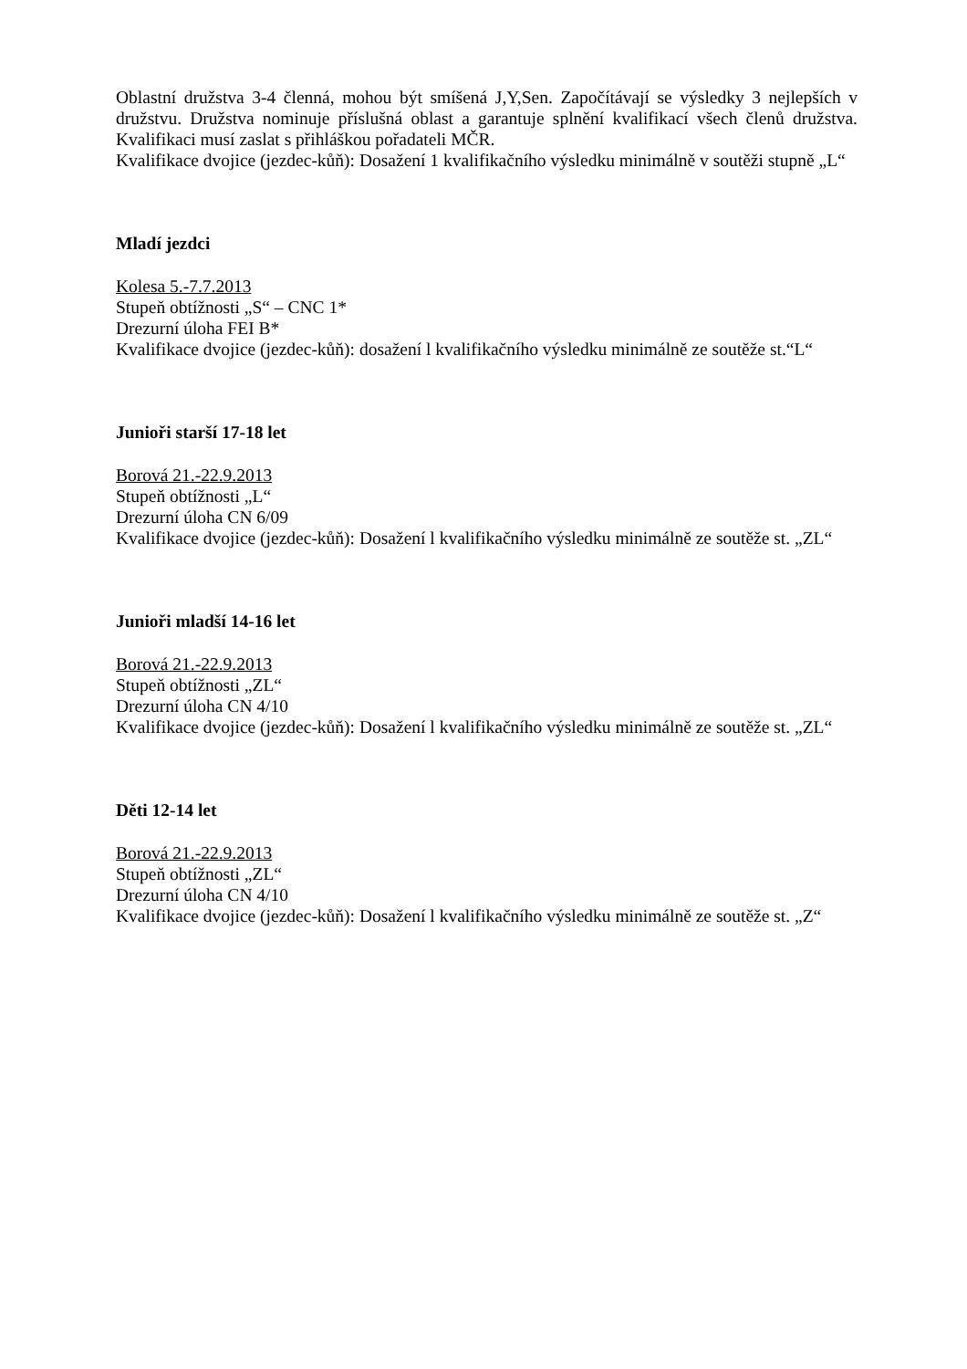Oblastní družstva 3-4 členná, mohou být smíšená J,Y,Sen. Započítávají se výsledky 3 nejlepších v družstvu. Družstva nominuje příslušná oblast a garantuje splnění kvalifikací všech členů družstva. Kvalifikaci musí zaslat s přihláškou pořadateli MČR.
Kvalifikace dvojice (jezdec-kůň): Dosažení 1 kvalifikačního výsledku minimálně v soutěži stupně „L“
Mladí jezdci
Kolesa 5.-7.7.2013
Stupeň obtížnosti „S“ – CNC 1*
Drezurní úloha FEI B*
Kvalifikace dvojice (jezdec-kůň): dosažení l kvalifikačního výsledku minimálně ze soutěže st.“L“
Junioři starší 17-18 let
Borová 21.-22.9.2013
Stupeň obtížnosti „L“
Drezurní úloha CN 6/09
Kvalifikace dvojice (jezdec-kůň): Dosažení l kvalifikačního výsledku minimálně ze soutěže st. „ZL“
Junioři mladší 14-16 let
Borová 21.-22.9.2013
Stupeň obtížnosti „ZL“
Drezurní úloha CN 4/10
Kvalifikace dvojice (jezdec-kůň): Dosažení l kvalifikačního výsledku minimálně ze soutěže st. „ZL“
Děti 12-14 let
Borová 21.-22.9.2013
Stupeň obtížnosti „ZL“
Drezurní úloha CN 4/10
Kvalifikace dvojice (jezdec-kůň): Dosažení l kvalifikačního výsledku minimálně ze soutěže st. „Z“